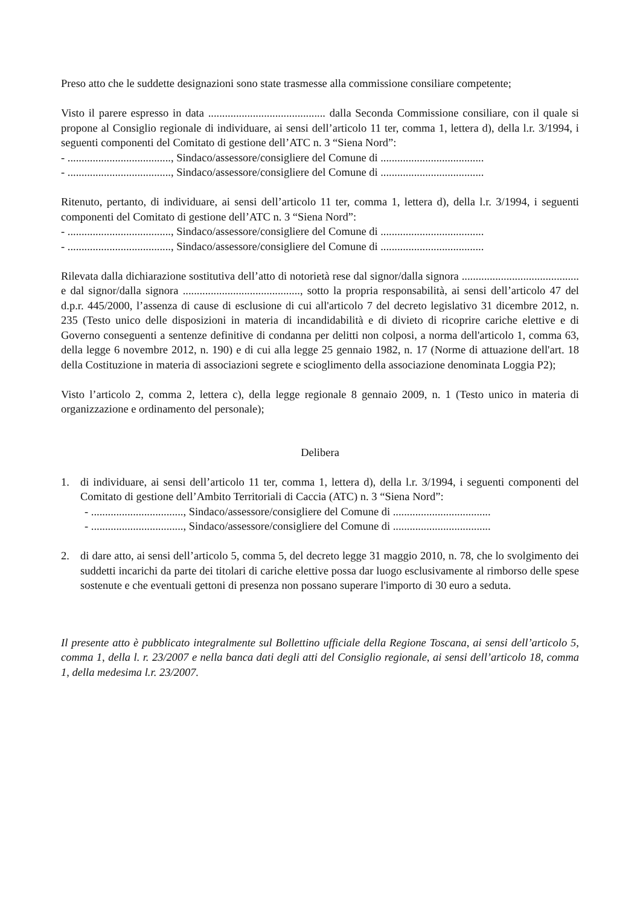Preso atto che le suddette designazioni sono state trasmesse alla commissione consiliare competente;
Visto il parere espresso in data .......................................... dalla Seconda Commissione consiliare, con il quale si propone al Consiglio regionale di individuare, ai sensi dell’articolo 11 ter, comma 1, lettera d), della l.r. 3/1994, i seguenti componenti del Comitato di gestione dell’ATC n. 3 “Siena Nord”:
- ....................................., Sindaco/assessore/consigliere del Comune di .....................................
- ....................................., Sindaco/assessore/consigliere del Comune di .....................................
Ritenuto, pertanto, di individuare, ai sensi dell’articolo 11 ter, comma 1, lettera d), della l.r. 3/1994, i seguenti componenti del Comitato di gestione dell’ATC n. 3 “Siena Nord”:
- ....................................., Sindaco/assessore/consigliere del Comune di .....................................
- ....................................., Sindaco/assessore/consigliere del Comune di .....................................
Rilevata dalla dichiarazione sostitutiva dell’atto di notorietà rese dal signor/dalla signora .......................................... e dal signor/dalla signora .........................................., sotto la propria responsabilità, ai sensi dell’articolo 47 del d.p.r. 445/2000, l’assenza di cause di esclusione di cui all'articolo 7 del decreto legislativo 31 dicembre 2012, n. 235 (Testo unico delle disposizioni in materia di incandidabilità e di divieto di ricoprire cariche elettive e di Governo conseguenti a sentenze definitive di condanna per delitti non colposi, a norma dell'articolo 1, comma 63, della legge 6 novembre 2012, n. 190) e di cui alla legge 25 gennaio 1982, n. 17 (Norme di attuazione dell'art. 18 della Costituzione in materia di associazioni segrete e scioglimento della associazione denominata Loggia P2);
Visto l’articolo 2, comma 2, lettera c), della legge regionale 8 gennaio 2009, n. 1 (Testo unico in materia di organizzazione e ordinamento del personale);
Delibera
1. di individuare, ai sensi dell’articolo 11 ter, comma 1, lettera d), della l.r. 3/1994, i seguenti componenti del Comitato di gestione dell’Ambito Territoriali di Caccia (ATC) n. 3 “Siena Nord”:
- ................................., Sindaco/assessore/consigliere del Comune di ...................................
- ................................., Sindaco/assessore/consigliere del Comune di ...................................
2. di dare atto, ai sensi dell’articolo 5, comma 5, del decreto legge 31 maggio 2010, n. 78, che lo svolgimento dei suddetti incarichi da parte dei titolari di cariche elettive possa dar luogo esclusivamente al rimborso delle spese sostenute e che eventuali gettoni di presenza non possano superare l'importo di 30 euro a seduta.
Il presente atto è pubblicato integralmente sul Bollettino ufficiale della Regione Toscana, ai sensi dell’articolo 5, comma 1, della l. r. 23/2007 e nella banca dati degli atti del Consiglio regionale, ai sensi dell’articolo 18, comma 1, della medesima l.r. 23/2007.